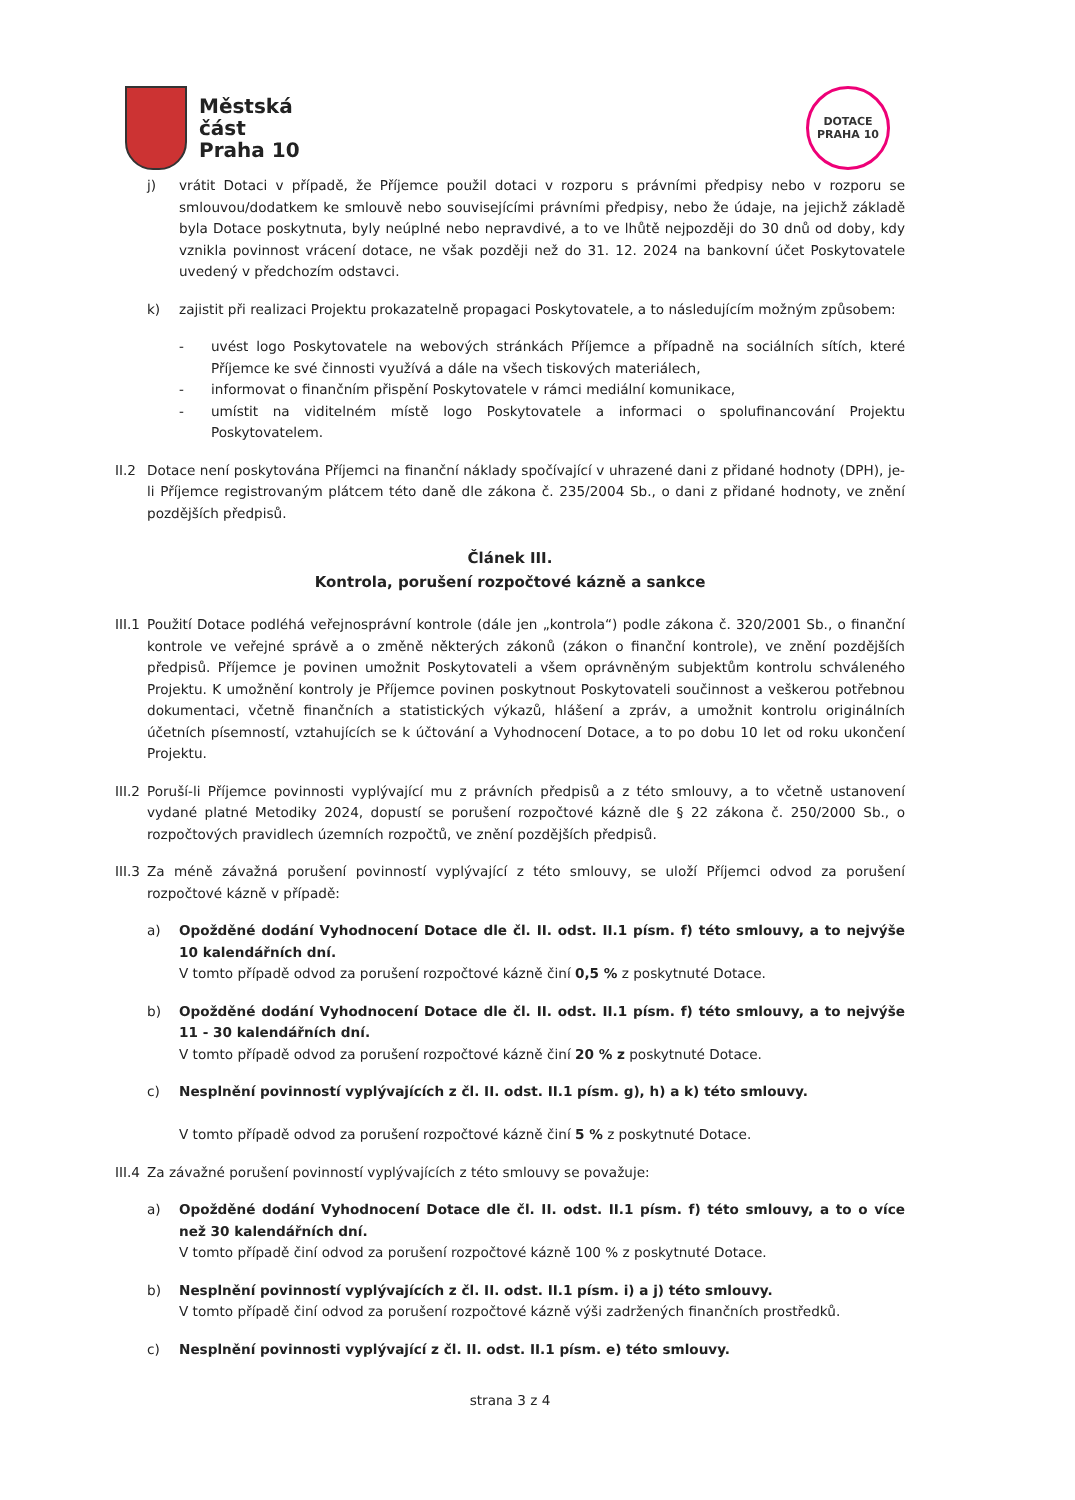Městská
část
Praha 10
DOTACE
PRAHA 10
j) vrátit Dotaci v případě, že Příjemce použil dotaci v rozporu s právními předpisy nebo v rozporu se smlouvou/dodatkem ke smlouvě nebo souvisejícími právními předpisy, nebo že údaje, na jejichž základě byla Dotace poskytnuta, byly neúplné nebo nepravdivé, a to ve lhůtě nejpozději do 30 dnů od doby, kdy vznikla povinnost vrácení dotace, ne však později než do 31. 12. 2024 na bankovní účet Poskytovatele uvedený v předchozím odstavci.
k) zajistit při realizaci Projektu prokazatelně propagaci Poskytovatele, a to následujícím možným způsobem:
- uvést logo Poskytovatele na webových stránkách Příjemce a případně na sociálních sítích, které Příjemce ke své činnosti využívá a dále na všech tiskových materiálech,
- informovat o finančním přispění Poskytovatele v rámci mediální komunikace,
- umístit na viditelném místě logo Poskytovatele a informaci o spolufinancování Projektu Poskytovatelem.
II.2 Dotace není poskytována Příjemci na finanční náklady spočívající v uhrazené dani z přidané hodnoty (DPH), je-li Příjemce registrovaným plátcem této daně dle zákona č. 235/2004 Sb., o dani z přidané hodnoty, ve znění pozdějších předpisů.
Článek III.
Kontrola, porušení rozpočtové kázně a sankce
III.1 Použití Dotace podléhá veřejnosprávní kontrole (dále jen „kontrola“) podle zákona č. 320/2001 Sb., o finanční kontrole ve veřejné správě a o změně některých zákonů (zákon o finanční kontrole), ve znění pozdějších předpisů. Příjemce je povinen umožnit Poskytovateli a všem oprávněným subjektům kontrolu schváleného Projektu. K umožnění kontroly je Příjemce povinen poskytnout Poskytovateli součinnost a veškerou potřebnou dokumentaci, včetně finančních a statistických výkazů, hlášení a zpráv, a umožnit kontrolu originálních účetních písemností, vztahujících se k účtování a Vyhodnocení Dotace, a to po dobu 10 let od roku ukončení Projektu.
III.2 Poruší-li Příjemce povinnosti vyplývající mu z právních předpisů a z této smlouvy, a to včetně ustanovení vydané platné Metodiky 2024, dopustí se porušení rozpočtové kázně dle § 22 zákona č. 250/2000 Sb., o rozpočtových pravidlech územních rozpočtů, ve znění pozdějších předpisů.
III.3 Za méně závažná porušení povinností vyplývající z této smlouvy, se uloží Příjemci odvod za porušení rozpočtové kázně v případě:
a) Opožděné dodání Vyhodnocení Dotace dle čl. II. odst. II.1 písm. f) této smlouvy, a to nejvýše 10 kalendářních dní.
V tomto případě odvod za porušení rozpočtové kázně činí 0,5 % z poskytnuté Dotace.
b) Opožděné dodání Vyhodnocení Dotace dle čl. II. odst. II.1 písm. f) této smlouvy, a to nejvýše 11 - 30 kalendářních dní.
V tomto případě odvod za porušení rozpočtové kázně činí 20 % z poskytnuté Dotace.
c) Nesplnění povinností vyplývajících z čl. II. odst. II.1 písm. g), h) a k) této smlouvy.
V tomto případě odvod za porušení rozpočtové kázně činí 5 % z poskytnuté Dotace.
III.4 Za závažné porušení povinností vyplývajících z této smlouvy se považuje:
a) Opožděné dodání Vyhodnocení Dotace dle čl. II. odst. II.1 písm. f) této smlouvy, a to o více než 30 kalendářních dní.
V tomto případě činí odvod za porušení rozpočtové kázně 100 % z poskytnuté Dotace.
b) Nesplnění povinností vyplývajících z čl. II. odst. II.1 písm. i) a j) této smlouvy.
V tomto případě činí odvod za porušení rozpočtové kázně výši zadržených finančních prostředků.
c) Nesplnění povinnosti vyplývající z čl. II. odst. II.1 písm. e) této smlouvy.
strana 3 z 4